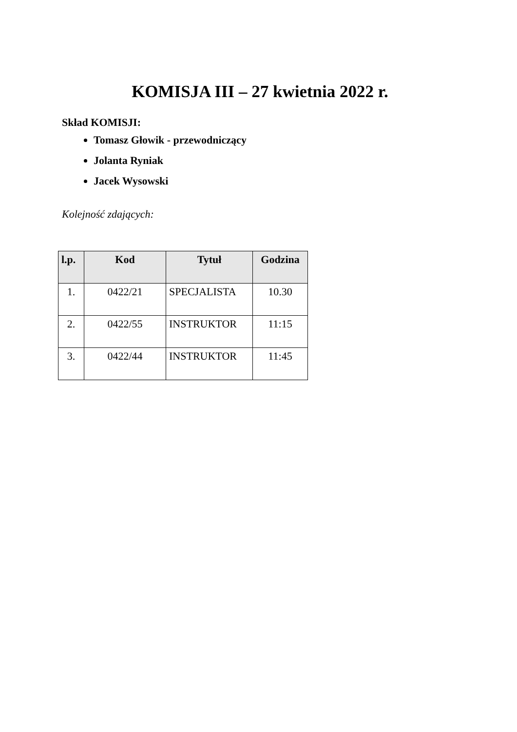KOMISJA III – 27 kwietnia 2022 r.
Skład KOMISJI:
Tomasz Głowik - przewodniczący
Jolanta Ryniak
Jacek Wysowski
Kolejność zdających:
| l.p. | Kod | Tytuł | Godzina |
| --- | --- | --- | --- |
| 1. | 0422/21 | SPECJALISTA | 10.30 |
| 2. | 0422/55 | INSTRUKTOR | 11:15 |
| 3. | 0422/44 | INSTRUKTOR | 11:45 |